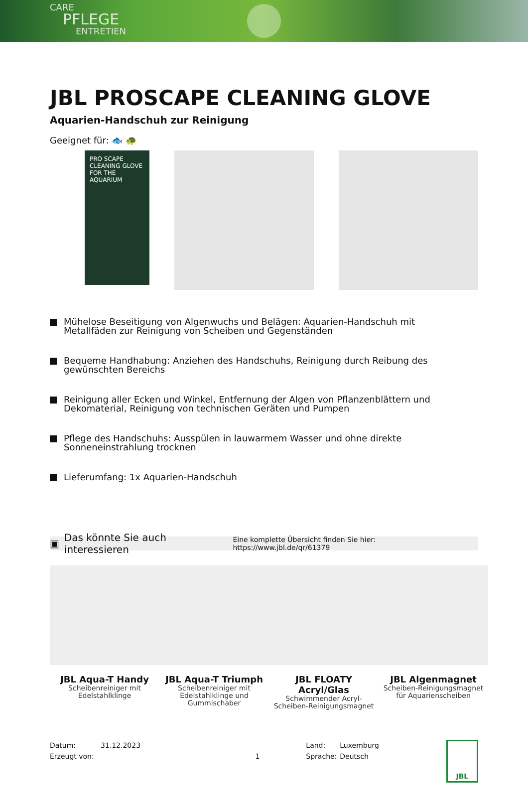CARE
PFLEGE
ENTRETIEN
JBL PROSCAPE CLEANING GLOVE
Aquarien-Handschuh zur Reinigung
Geeignet für: 🐟 🐢
PRO SCAPE
CLEANING GLOVE
FOR THE AQUARIUM
Mühelose Beseitigung von Algenwuchs und Belägen: Aquarien-Handschuh mit Metallfäden zur Reinigung von Scheiben und Gegenständen
Bequeme Handhabung: Anziehen des Handschuhs, Reinigung durch Reibung des gewünschten Bereichs
Reinigung aller Ecken und Winkel, Entfernung der Algen von Pflanzenblättern und Dekomaterial, Reinigung von technischen Geräten und Pumpen
Pflege des Handschuhs: Ausspülen in lauwarmem Wasser und ohne direkte Sonneneinstrahlung trocknen
Lieferumfang: 1x Aquarien-Handschuh
▣ Das könnte Sie auch interessieren Eine komplette Übersicht finden Sie hier: https://www.jbl.de/qr/61379
JBL Aqua-T Handy
Scheibenreiniger mit Edelstahlklinge
JBL Aqua-T Triumph
Scheibenreiniger mit Edelstahlklinge und Gummischaber
JBL FLOATY Acryl/Glas
Schwimmender Acryl-Scheiben-Reinigungsmagnet
JBL Algenmagnet
Scheiben-Reinigungsmagnet für Aquarienscheiben
Datum:
Erzeugt von:
31.12.2023
1 Land:
Sprache:
Luxemburg
Deutsch
JBL